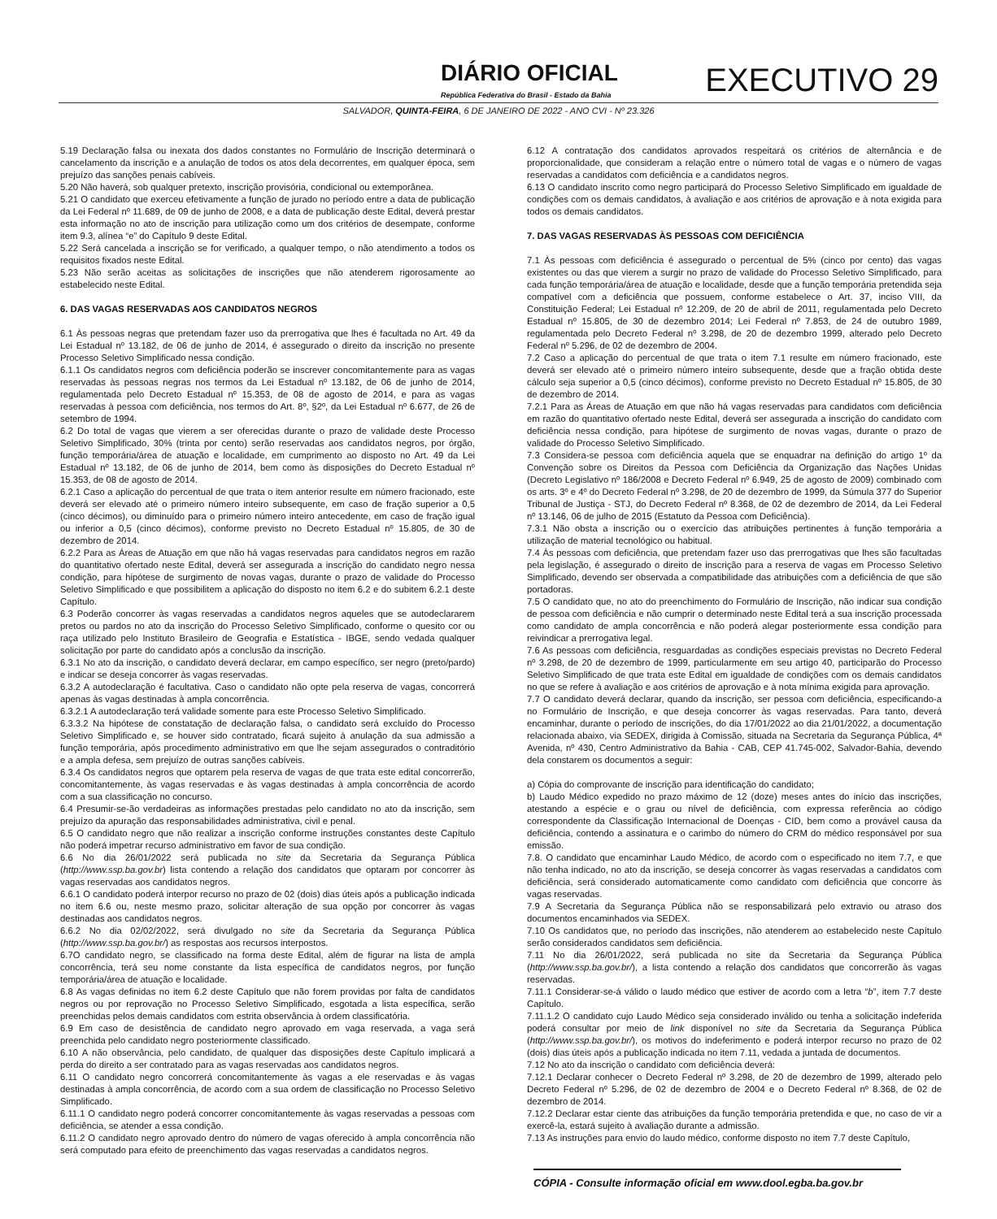DIÁRIO OFICIAL
República Federativa do Brasil - Estado da Bahia
EXECUTIVO 29
SALVADOR, QUINTA-FEIRA, 6 DE JANEIRO DE 2022 - ANO CVI - Nº 23.326
5.19 Declaração falsa ou inexata dos dados constantes no Formulário de Inscrição determinará o cancelamento da inscrição e a anulação de todos os atos dela decorrentes, em qualquer época, sem prejuízo das sanções penais cabíveis.
5.20 Não haverá, sob qualquer pretexto, inscrição provisória, condicional ou extemporânea.
5.21 O candidato que exerceu efetivamente a função de jurado no período entre a data de publicação da Lei Federal nº 11.689, de 09 de junho de 2008, e a data de publicação deste Edital, deverá prestar esta informação no ato de inscrição para utilização como um dos critérios de desempate, conforme item 9.3, alínea “e” do Capítulo 9 deste Edital.
5.22 Será cancelada a inscrição se for verificado, a qualquer tempo, o não atendimento a todos os requisitos fixados neste Edital.
5.23 Não serão aceitas as solicitações de inscrições que não atenderem rigorosamente ao estabelecido neste Edital.
6. DAS VAGAS RESERVADAS AOS CANDIDATOS NEGROS
6.1 Às pessoas negras que pretendam fazer uso da prerrogativa que lhes é facultada no Art. 49 da Lei Estadual nº 13.182, de 06 de junho de 2014, é assegurado o direito da inscrição no presente Processo Seletivo Simplificado nessa condição.
6.1.1 Os candidatos negros com deficiência poderão se inscrever concomitantemente para as vagas reservadas às pessoas negras nos termos da Lei Estadual nº 13.182, de 06 de junho de 2014, regulamentada pelo Decreto Estadual nº 15.353, de 08 de agosto de 2014, e para as vagas reservadas à pessoa com deficiência, nos termos do Art. 8º, §2º, da Lei Estadual nº 6.677, de 26 de setembro de 1994.
6.2 Do total de vagas que vierem a ser oferecidas durante o prazo de validade deste Processo Seletivo Simplificado, 30% (trinta por cento) serão reservadas aos candidatos negros, por órgão, função temporária/área de atuação e localidade, em cumprimento ao disposto no Art. 49 da Lei Estadual nº 13.182, de 06 de junho de 2014, bem como às disposições do Decreto Estadual nº 15.353, de 08 de agosto de 2014.
6.2.1 Caso a aplicação do percentual de que trata o item anterior resulte em número fracionado, este deverá ser elevado até o primeiro número inteiro subsequente, em caso de fração superior a 0,5 (cinco décimos), ou diminuído para o primeiro número inteiro antecedente, em caso de fração igual ou inferior a 0,5 (cinco décimos), conforme previsto no Decreto Estadual nº 15.805, de 30 de dezembro de 2014.
6.2.2 Para as Áreas de Atuação em que não há vagas reservadas para candidatos negros em razão do quantitativo ofertado neste Edital, deverá ser assegurada a inscrição do candidato negro nessa condição, para hipótese de surgimento de novas vagas, durante o prazo de validade do Processo Seletivo Simplificado e que possibilitem a aplicação do disposto no item 6.2 e do subitem 6.2.1 deste Capítulo.
6.3 Poderão concorrer às vagas reservadas a candidatos negros aqueles que se autodeclararem pretos ou pardos no ato da inscrição do Processo Seletivo Simplificado, conforme o quesito cor ou raça utilizado pelo Instituto Brasileiro de Geografia e Estatística - IBGE, sendo vedada qualquer solicitação por parte do candidato após a conclusão da inscrição.
6.3.1 No ato da inscrição, o candidato deverá declarar, em campo específico, ser negro (preto/pardo) e indicar se deseja concorrer às vagas reservadas.
6.3.2 A autodeclaração é facultativa. Caso o candidato não opte pela reserva de vagas, concorrerá apenas às vagas destinadas à ampla concorrência.
6.3.2.1 A autodeclaração terá validade somente para este Processo Seletivo Simplificado.
6.3.3.2 Na hipótese de constatação de declaração falsa, o candidato será excluído do Processo Seletivo Simplificado e, se houver sido contratado, ficará sujeito à anulação da sua admissão a função temporária, após procedimento administrativo em que lhe sejam assegurados o contraditório e a ampla defesa, sem prejuízo de outras sanções cabíveis.
6.3.4 Os candidatos negros que optarem pela reserva de vagas de que trata este edital concorrerão, concomitantemente, às vagas reservadas e às vagas destinadas à ampla concorrência de acordo com a sua classificação no concurso.
6.4 Presumir-se-ão verdadeiras as informações prestadas pelo candidato no ato da inscrição, sem prejuízo da apuração das responsabilidades administrativa, civil e penal.
6.5 O candidato negro que não realizar a inscrição conforme instruções constantes deste Capítulo não poderá impetrar recurso administrativo em favor de sua condição.
6.6 No dia 26/01/2022 será publicada no site da Secretaria da Segurança Pública (http://www.ssp.ba.gov.br) lista contendo a relação dos candidatos que optaram por concorrer às vagas reservadas aos candidatos negros.
6.6.1 O candidato poderá interpor recurso no prazo de 02 (dois) dias úteis após a publicação indicada no item 6.6 ou, neste mesmo prazo, solicitar alteração de sua opção por concorrer às vagas destinadas aos candidatos negros.
6.6.2 No dia 02/02/2022, será divulgado no site da Secretaria da Segurança Pública (http://www.ssp.ba.gov.br/) as respostas aos recursos interpostos.
6.7O candidato negro, se classificado na forma deste Edital, além de figurar na lista de ampla concorrência, terá seu nome constante da lista específica de candidatos negros, por função temporária/área de atuação e localidade.
6.8 As vagas definidas no item 6.2 deste Capítulo que não forem providas por falta de candidatos negros ou por reprovação no Processo Seletivo Simplificado, esgotada a lista específica, serão preenchidas pelos demais candidatos com estrita observância à ordem classificatória.
6.9 Em caso de desistência de candidato negro aprovado em vaga reservada, a vaga será preenchida pelo candidato negro posteriormente classificado.
6.10 A não observância, pelo candidato, de qualquer das disposições deste Capítulo implicará a perda do direito a ser contratado para as vagas reservadas aos candidatos negros.
6.11 O candidato negro concorrerá concomitantemente às vagas a ele reservadas e às vagas destinadas à ampla concorrência, de acordo com a sua ordem de classificação no Processo Seletivo Simplificado.
6.11.1 O candidato negro poderá concorrer concomitantemente às vagas reservadas a pessoas com deficiência, se atender a essa condição.
6.11.2 O candidato negro aprovado dentro do número de vagas oferecido à ampla concorrência não será computado para efeito de preenchimento das vagas reservadas a candidatos negros.
6.12 A contratação dos candidatos aprovados respeitará os critérios de alternância e de proporcionalidade, que consideram a relação entre o número total de vagas e o número de vagas reservadas a candidatos com deficiência e a candidatos negros.
6.13 O candidato inscrito como negro participará do Processo Seletivo Simplificado em igualdade de condições com os demais candidatos, à avaliação e aos critérios de aprovação e à nota exigida para todos os demais candidatos.
7. DAS VAGAS RESERVADAS ÀS PESSOAS COM DEFICIÊNCIA
7.1 Às pessoas com deficiência é assegurado o percentual de 5% (cinco por cento) das vagas existentes ou das que vierem a surgir no prazo de validade do Processo Seletivo Simplificado, para cada função temporária/área de atuação e localidade, desde que a função temporária pretendida seja compatível com a deficiência que possuem, conforme estabelece o Art. 37, inciso VIII, da Constituição Federal; Lei Estadual nº 12.209, de 20 de abril de 2011, regulamentada pelo Decreto Estadual nº 15.805, de 30 de dezembro 2014; Lei Federal nº 7.853, de 24 de outubro 1989, regulamentada pelo Decreto Federal nº 3.298, de 20 de dezembro 1999, alterado pelo Decreto Federal nº 5.296, de 02 de dezembro de 2004.
7.2 Caso a aplicação do percentual de que trata o item 7.1 resulte em número fracionado, este deverá ser elevado até o primeiro número inteiro subsequente, desde que a fração obtida deste cálculo seja superior a 0,5 (cinco décimos), conforme previsto no Decreto Estadual nº 15.805, de 30 de dezembro de 2014.
7.2.1 Para as Áreas de Atuação em que não há vagas reservadas para candidatos com deficiência em razão do quantitativo ofertado neste Edital, deverá ser assegurada a inscrição do candidato com deficiência nessa condição, para hipótese de surgimento de novas vagas, durante o prazo de validade do Processo Seletivo Simplificado.
7.3 Considera-se pessoa com deficiência aquela que se enquadrar na definição do artigo 1º da Convenção sobre os Direitos da Pessoa com Deficiência da Organização das Nações Unidas (Decreto Legislativo nº 186/2008 e Decreto Federal nº 6.949, 25 de agosto de 2009) combinado com os arts. 3º e 4º do Decreto Federal nº 3.298, de 20 de dezembro de 1999, da Súmula 377 do Superior Tribunal de Justiça - STJ, do Decreto Federal nº 8.368, de 02 de dezembro de 2014, da Lei Federal nº 13.146, 06 de julho de 2015 (Estatuto da Pessoa com Deficiência).
7.3.1 Não obsta a inscrição ou o exercício das atribuições pertinentes à função temporária a utilização de material tecnológico ou habitual.
7.4 Às pessoas com deficiência, que pretendam fazer uso das prerrogativas que lhes são facultadas pela legislação, é assegurado o direito de inscrição para a reserva de vagas em Processo Seletivo Simplificado, devendo ser observada a compatibilidade das atribuições com a deficiência de que são portadoras.
7.5 O candidato que, no ato do preenchimento do Formulário de Inscrição, não indicar sua condição de pessoa com deficiência e não cumprir o determinado neste Edital terá a sua inscrição processada como candidato de ampla concorrência e não poderá alegar posteriormente essa condição para reivindicar a prerrogativa legal.
7.6 As pessoas com deficiência, resguardadas as condições especiais previstas no Decreto Federal nº 3.298, de 20 de dezembro de 1999, particularmente em seu artigo 40, participarão do Processo Seletivo Simplificado de que trata este Edital em igualdade de condições com os demais candidatos no que se refere à avaliação e aos critérios de aprovação e à nota mínima exigida para aprovação.
7.7 O candidato deverá declarar, quando da inscrição, ser pessoa com deficiência, especificando-a no Formulário de Inscrição, e que deseja concorrer às vagas reservadas. Para tanto, deverá encaminhar, durante o período de inscrições, do dia 17/01/2022 ao dia 21/01/2022, a documentação relacionada abaixo, via SEDEX, dirigida à Comissão, situada na Secretaria da Segurança Pública, 4ª Avenida, nº 430, Centro Administrativo da Bahia - CAB, CEP 41.745-002, Salvador-Bahia, devendo dela constarem os documentos a seguir:
a) Cópia do comprovante de inscrição para identificação do candidato;
b) Laudo Médico expedido no prazo máximo de 12 (doze) meses antes do início das inscrições, atestando a espécie e o grau ou nível de deficiência, com expressa referência ao código correspondente da Classificação Internacional de Doenças - CID, bem como a provável causa da deficiência, contendo a assinatura e o carimbo do número do CRM do médico responsável por sua emissão.
7.8. O candidato que encaminhar Laudo Médico, de acordo com o especificado no item 7.7, e que não tenha indicado, no ato da inscrição, se deseja concorrer às vagas reservadas a candidatos com deficiência, será considerado automaticamente como candidato com deficiência que concorre às vagas reservadas.
7.9 A Secretaria da Segurança Pública não se responsabilizará pelo extravio ou atraso dos documentos encaminhados via SEDEX.
7.10 Os candidatos que, no período das inscrições, não atenderem ao estabelecido neste Capítulo serão considerados candidatos sem deficiência.
7.11 No dia 26/01/2022, será publicada no site da Secretaria da Segurança Pública (http://www.ssp.ba.gov.br/), a lista contendo a relação dos candidatos que concorrerão às vagas reservadas.
7.11.1 Considerar-se-á válido o laudo médico que estiver de acordo com a letra “b”, item 7.7 deste Capítulo.
7.11.1.2 O candidato cujo Laudo Médico seja considerado inválido ou tenha a solicitação indeferida poderá consultar por meio de link disponível no site da Secretaria da Segurança Pública (http://www.ssp.ba.gov.br/), os motivos do indeferimento e poderá interpor recurso no prazo de 02 (dois) dias úteis após a publicação indicada no item 7.11, vedada a juntada de documentos.
7.12 No ato da inscrição o candidato com deficiência deverá:
7.12.1 Declarar conhecer o Decreto Federal nº 3.298, de 20 de dezembro de 1999, alterado pelo Decreto Federal nº 5.296, de 02 de dezembro de 2004 e o Decreto Federal nº 8.368, de 02 de dezembro de 2014.
7.12.2 Declarar estar ciente das atribuições da função temporária pretendida e que, no caso de vir a exercê-la, estará sujeito à avaliação durante a admissão.
7.13 As instruções para envio do laudo médico, conforme disposto no item 7.7 deste Capítulo,
CÓPIA - Consulte informação oficial em www.dool.egba.ba.gov.br